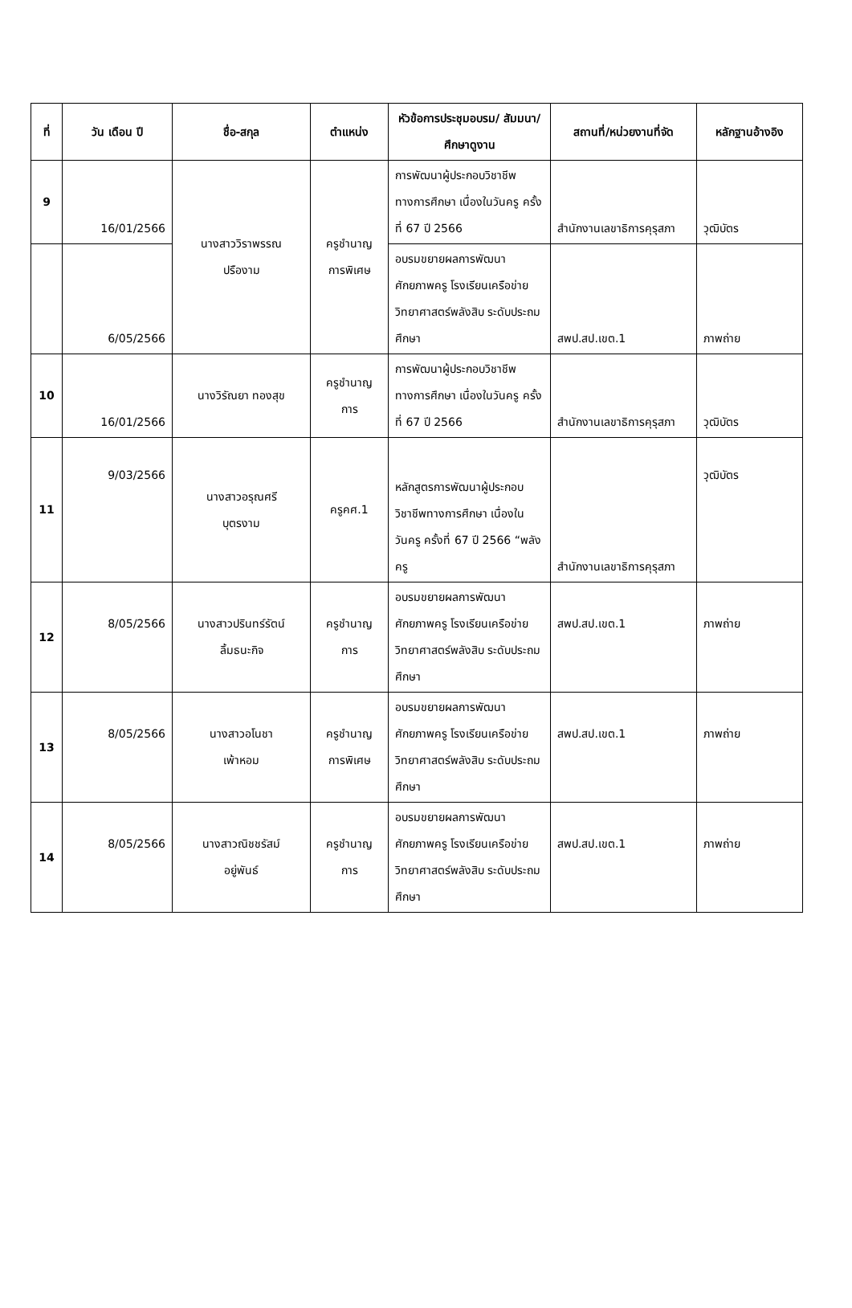| ที่ | วัน เดือน ปี | ชื่อ-สกุล | ตำแหน่ง | หัวข้อการประชุมอบรม/ สัมมนา/ศึกษาดูงาน | สถานที่/หน่วยงานที่จัด | หลักฐานอ้างอิง |
| --- | --- | --- | --- | --- | --- | --- |
| 9 | 16/01/2566 | นางสาววิราพรรณ ปรืองาม | ครูชำนาญ การพิเศษ | การพัฒนาผู้ประกอบวิชาชีพทางการศึกษา เนื่องในวันครู ครั้งที่ 67 ปี 2566 | สำนักงานเลขาธิการคุรุสภา | วุฒิบัตร |
| | 6/05/2566 | | | อบรมขยายผลการพัฒนาศักยภาพครู โรงเรียนเครือข่ายวิทยาศาสตร์พลังสิบ ระดับประถมศึกษา | สพป.สป.เขต.1 | ภาพถ่าย |
| 10 | 16/01/2566 | นางวิรัณยา ทองสุข | ครูชำนาญ การ | การพัฒนาผู้ประกอบวิชาชีพทางการศึกษา เนื่องในวันครู ครั้งที่ 67 ปี 2566 | สำนักงานเลขาธิการคุรุสภา | วุฒิบัตร |
| 11 | 9/03/2566 | นางสาวอรุณศรี บุตรงาม | ครูคศ.1 | หลักสูตรการพัฒนาผู้ประกอบวิชาชีพทางการศึกษา เนื่องในวันครู ครั้งที่ 67 ปี 2566 “พลังครู | สำนักงานเลขาธิการคุรุสภา | วุฒิบัตร |
| 12 | 8/05/2566 | นางสาวปรินทร์รัตน์ ลิ้มธนะกิจ | ครูชำนาญ การ | อบรมขยายผลการพัฒนาศักยภาพครู โรงเรียนเครือข่ายวิทยาศาสตร์พลังสิบ ระดับประถมศึกษา | สพป.สป.เขต.1 | ภาพถ่าย |
| 13 | 8/05/2566 | นางสาวอโนชา เพ้าหอม | ครูชำนาญ การพิเศษ | อบรมขยายผลการพัฒนาศักยภาพครู โรงเรียนเครือข่ายวิทยาศาสตร์พลังสิบ ระดับประถมศึกษา | สพป.สป.เขต.1 | ภาพถ่าย |
| 14 | 8/05/2566 | นางสาวณิชชรัสม์ อยู่พันธ์ | ครูชำนาญ การ | อบรมขยายผลการพัฒนาศักยภาพครู โรงเรียนเครือข่ายวิทยาศาสตร์พลังสิบ ระดับประถมศึกษา | สพป.สป.เขต.1 | ภาพถ่าย |